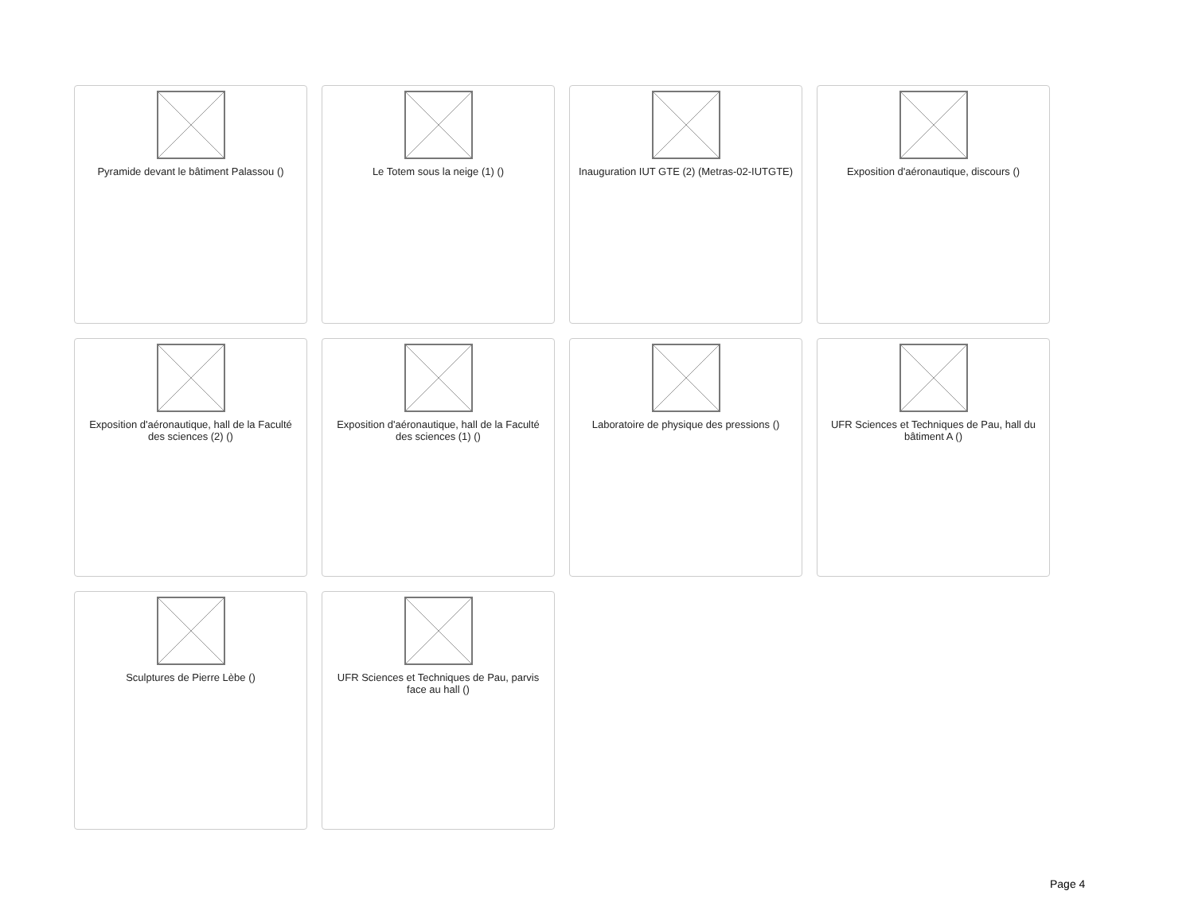Pyramide devant le bâtiment Palassou ()
Le Totem sous la neige (1) ()
Inauguration IUT GTE (2) (Metras-02-IUTGTE)
Exposition d'aéronautique, discours ()
Exposition d'aéronautique, hall de la Faculté des sciences (2) ()
Exposition d'aéronautique, hall de la Faculté des sciences (1) ()
Laboratoire de physique des pressions ()
UFR Sciences et Techniques de Pau, hall du bâtiment A ()
Sculptures de Pierre Lèbe ()
UFR Sciences et Techniques de Pau, parvis face au hall ()
Page 4